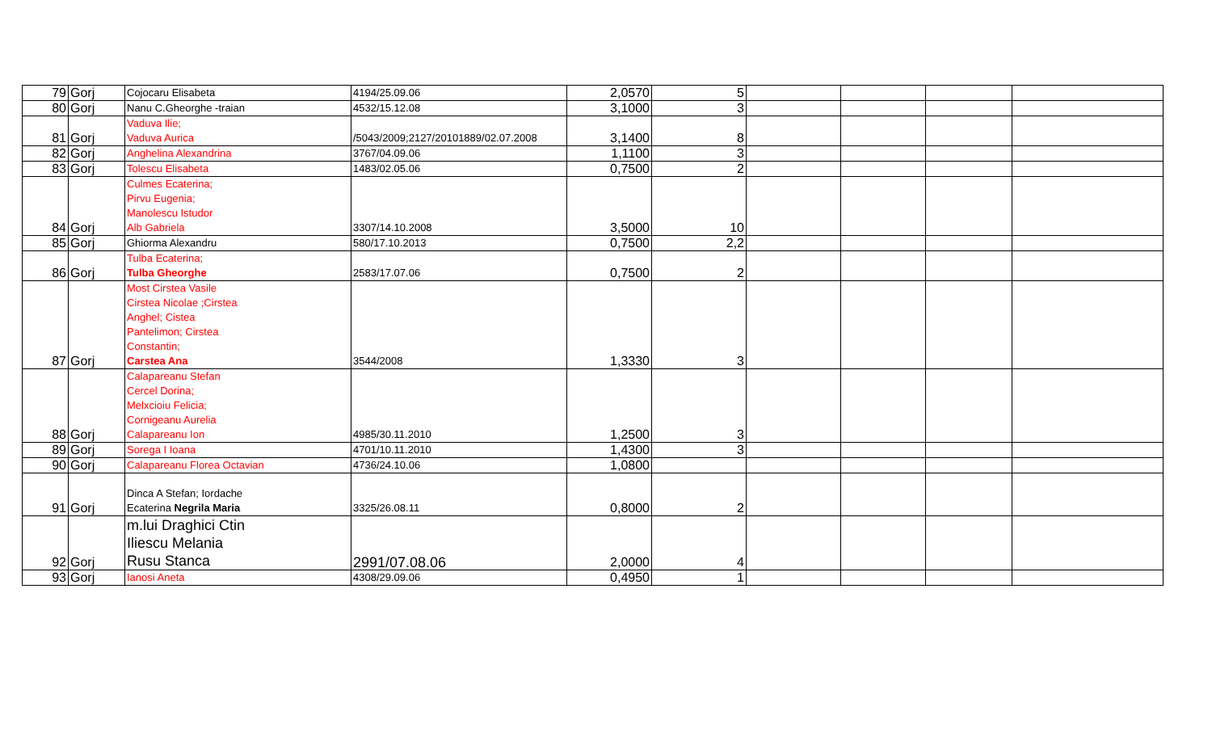| 79 | Gorj | Cojocaru Elisabeta | 4194/25.09.06 | 2,0570 | 5 | | | | |
| 80 | Gorj | Nanu C.Gheorghe -traian | 4532/15.12.08 | 3,1000 | 3 | | | | |
| 81 | Gorj | Vaduva Ilie; Vaduva Aurica | /5043/2009;2127/20101889/02.07.2008 | 3,1400 | 8 | | | | |
| 82 | Gorj | Anghelina Alexandrina | 3767/04.09.06 | 1,1100 | 3 | | | | |
| 83 | Gorj | Tolescu Elisabeta | 1483/02.05.06 | 0,7500 | 2 | | | | |
| 84 | Gorj | Culmes Ecaterina; Pirvu Eugenia; Manolescu Istudor Alb Gabriela | 3307/14.10.2008 | 3,5000 | 10 | | | | |
| 85 | Gorj | Ghiorma Alexandru | 580/17.10.2013 | 0,7500 | 2,2 | | | | |
| 86 | Gorj | Tulba Ecaterina; Tulba Gheorghe | 2583/17.07.06 | 0,7500 | 2 | | | | |
| 87 | Gorj | Most Cirstea Vasile Cirstea Nicolae ;Cirstea Anghel; Cistea Pantelimon; Cirstea Constantin; Carstea Ana | 3544/2008 | 1,3330 | 3 | | | | |
| 88 | Gorj | Calapareanu Stefan Cercel Dorina; Melxcioiu Felicia; Cornigeanu Aurelia Calapareanu Ion | 4985/30.11.2010 | 1,2500 | 3 | | | | |
| 89 | Gorj | Sorega I Ioana | 4701/10.11.2010 | 1,4300 | 3 | | | | |
| 90 | Gorj | Calapareanu Florea Octavian | 4736/24.10.06 | 1,0800 | | | | | |
| 91 | Gorj | Dinca A Stefan; Iordache Ecaterina Negrila Maria | 3325/26.08.11 | 0,8000 | 2 | | | | |
| 92 | Gorj | m.lui Draghici Ctin Iliescu Melania Rusu Stanca | 2991/07.08.06 | 2,0000 | 4 | | | | |
| 93 | Gorj | Ianosi Aneta | 4308/29.09.06 | 0,4950 | 1 | | | | |